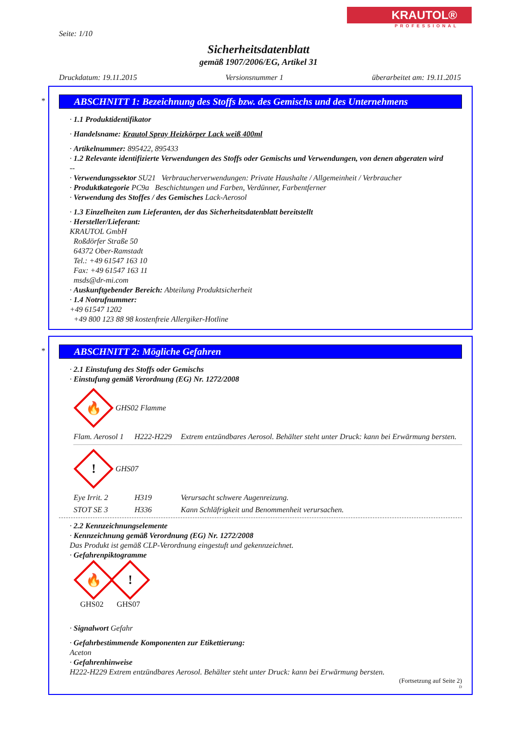KRAUTOL®
PROFESSIONAL
Seite: 1/10
Sicherheitsdatenblatt
gemäß 1907/2006/EG, Artikel 31
Druckdatum: 19.11.2015 Versionsnummer 1 überarbeitet am: 19.11.2015
*
ABSCHNITT 1: Bezeichnung des Stoffs bzw. des Gemischs und des Unternehmens
· 1.1 Produktidentifikator
· Handelsname: Krautol Spray Heizkörper Lack weiß 400ml
· Artikelnummer: 895422, 895433
· 1.2 Relevante identifizierte Verwendungen des Stoffs oder Gemischs und Verwendungen, von denen abgeraten wird
--
· Verwendungssektor SU21 Verbraucherverwendungen: Private Haushalte / Allgemeinheit / Verbraucher
· Produktkategorie PC9a Beschichtungen und Farben, Verdünner, Farbentferner
· Verwendung des Stoffes / des Gemisches Lack-Aerosol
· 1.3 Einzelheiten zum Lieferanten, der das Sicherheitsdatenblatt bereitstellt
· Hersteller/Lieferant:
KRAUTOL GmbH
Roßdörfer Straße 50
64372 Ober-Ramstadt
Tel.: +49 61547 163 10
Fax: +49 61547 163 11
msds@dr-mi.com
· Auskunftgebender Bereich: Abteilung Produktsicherheit
· 1.4 Notrufnummer:
+49 61547 1202
+49 800 123 88 98 kostenfreie Allergiker-Hotline
*
ABSCHNITT 2: Mögliche Gefahren
· 2.1 Einstufung des Stoffs oder Gemischs
· Einstufung gemäß Verordnung (EG) Nr. 1272/2008
🔥
GHS02 Flamme
Flam. Aerosol 1 H222-H229 Extrem entzündbares Aerosol. Behälter steht unter Druck: kann bei Erwärmung bersten.
!
GHS07
Eye Irrit. 2 H319 Verursacht schwere Augenreizung.
STOT SE 3 H336 Kann Schläfrigkeit und Benommenheit verursachen.
· 2.2 Kennzeichnungselemente
· Kennzeichnung gemäß Verordnung (EG) Nr. 1272/2008
Das Produkt ist gemäß CLP-Verordnung eingestuft und gekennzeichnet.
· Gefahrenpiktogramme
🔥
GHS02
!
GHS07
· Signalwort Gefahr
· Gefahrbestimmende Komponenten zur Etikettierung:
Aceton
· Gefahrenhinweise
H222-H229 Extrem entzündbares Aerosol. Behälter steht unter Druck: kann bei Erwärmung bersten.
(Fortsetzung auf Seite 2)
D